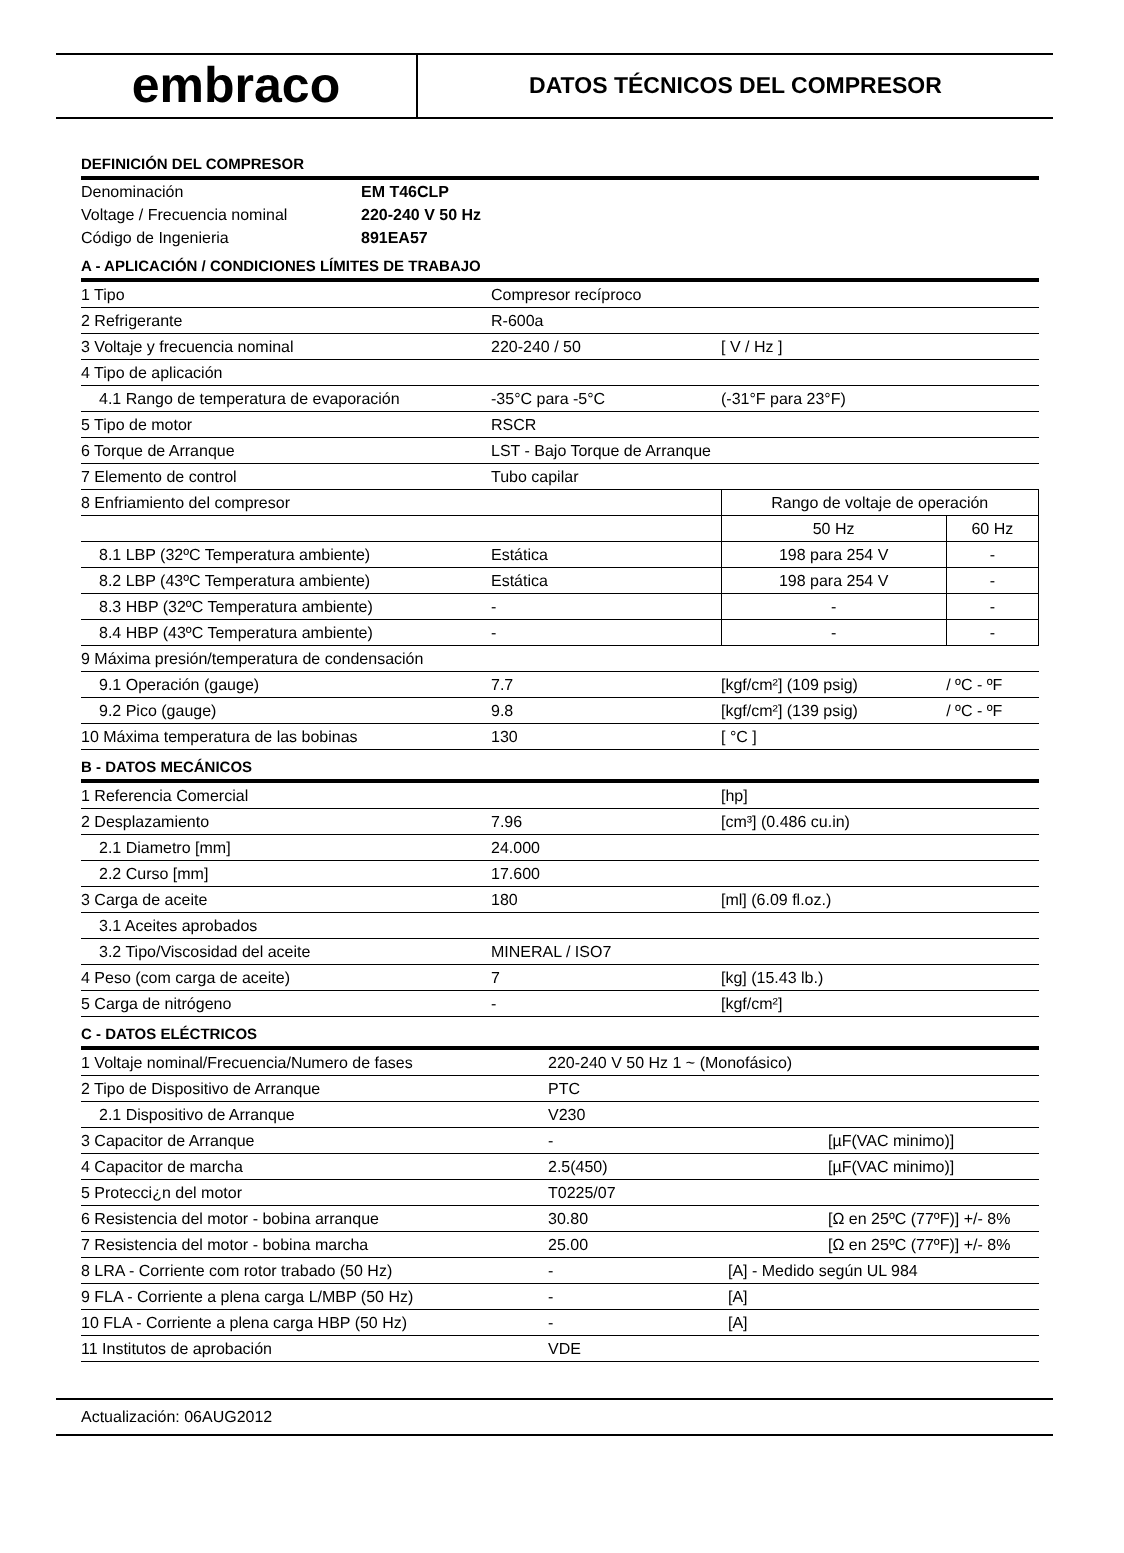embraco
DATOS TÉCNICOS DEL COMPRESOR
DEFINICIÓN DEL COMPRESOR
| Denominación | EM T46CLP |
| Voltage / Frecuencia nominal | 220-240 V 50 Hz |
| Código de Ingenieria | 891EA57 |
A - APLICACIÓN / CONDICIONES LÍMITES DE TRABAJO
| 1 Tipo | Compresor recíproco | | |
| 2 Refrigerante | R-600a | | |
| 3 Voltaje y frecuencia nominal | 220-240 / 50 | [ V / Hz ] | |
| 4 Tipo de aplicación | | | |
| 4.1 Rango de temperatura de evaporación | -35°C para -5°C | (-31°F para 23°F) | |
| 5 Tipo de motor | RSCR | | |
| 6 Torque de Arranque | LST - Bajo Torque de Arranque | | |
| 7 Elemento de control | Tubo capilar | | |
| 8 Enfriamiento del compresor | | Rango de voltaje de operación | |
| | | 50 Hz | 60 Hz |
| 8.1 LBP (32ºC Temperatura ambiente) | Estática | 198 para 254 V | - |
| 8.2 LBP (43ºC Temperatura ambiente) | Estática | 198 para 254 V | - |
| 8.3 HBP (32ºC Temperatura ambiente) | - | - | - |
| 8.4 HBP (43ºC Temperatura ambiente) | - | - | - |
| 9 Máxima presión/temperatura de condensación | | | |
| 9.1 Operación (gauge) | 7.7 | [kgf/cm²] (109 psig) | / ºC - ºF |
| 9.2 Pico (gauge) | 9.8 | [kgf/cm²] (139 psig) | / ºC - ºF |
| 10 Máxima temperatura de las bobinas | 130 | [ °C ] | |
B - DATOS MECÁNICOS
| 1 Referencia Comercial | | [hp] |
| 2 Desplazamiento | 7.96 | [cm³] (0.486 cu.in) |
| 2.1 Diametro [mm] | 24.000 | |
| 2.2 Curso [mm] | 17.600 | |
| 3 Carga de aceite | 180 | [ml] (6.09 fl.oz.) |
| 3.1 Aceites aprobados | | |
| 3.2 Tipo/Viscosidad del aceite | MINERAL / ISO7 | |
| 4 Peso (com carga de aceite) | 7 | [kg] (15.43 lb.) |
| 5 Carga de nitrógeno | - | [kgf/cm²] |
C - DATOS ELÉCTRICOS
| 1 Voltaje nominal/Frecuencia/Numero de fases | 220-240 V 50 Hz 1 ~ (Monofásico) | | |
| 2 Tipo de Dispositivo de Arranque | PTC | | |
| 2.1 Dispositivo de Arranque | V230 | | |
| 3 Capacitor de Arranque | - | | [µF(VAC minimo)] |
| 4 Capacitor de marcha | 2.5(450) | | [µF(VAC minimo)] |
| 5 Protecci¿n del motor | T0225/07 | | |
| 6 Resistencia del motor - bobina arranque | 30.80 | | [Ω en 25ºC (77ºF)] +/- 8% |
| 7 Resistencia del motor - bobina marcha | 25.00 | | [Ω en 25ºC (77ºF)] +/- 8% |
| 8 LRA - Corriente com rotor trabado (50 Hz) | - | [A] - Medido según UL 984 | |
| 9 FLA - Corriente a plena carga L/MBP (50 Hz) | - | [A] | |
| 10 FLA - Corriente a plena carga HBP (50 Hz) | - | [A] | |
| 11 Institutos de aprobación | VDE | | |
Actualización: 06AUG2012